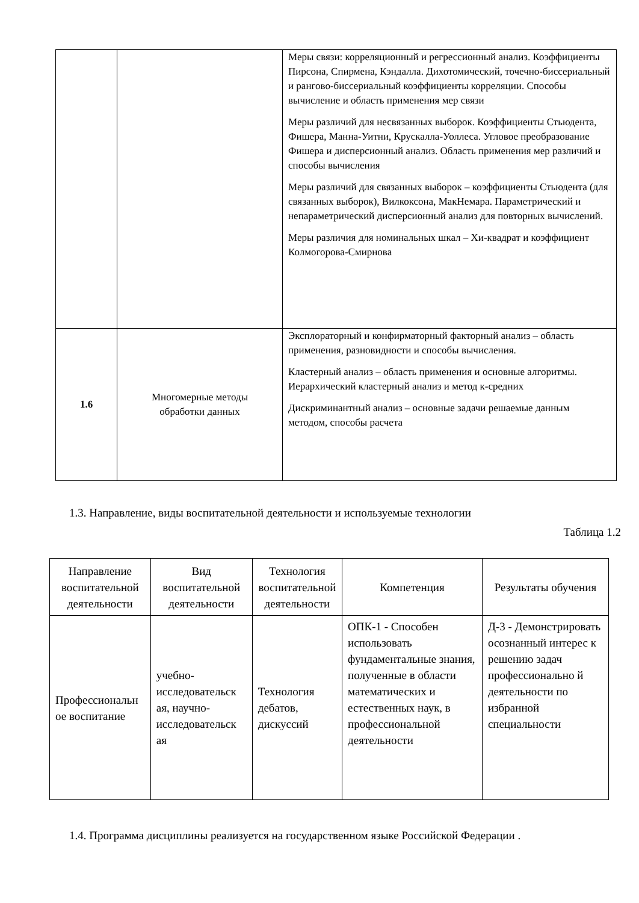| | | Меры связи: корреляционный и регрессионный анализ. Коэффициенты Пирсона, Спирмена, Кэндалла. Дихотомический, точечно-биссериальный и рангово-биссериальный коэффициенты корреляции. Способы вычисление и область применения мер связи Меры различий для несвязанных выборок. Коэффициенты Стьюдента, Фишера, Манна-Уитни, Крускалла-Уоллеса. Угловое преобразование Фишера и дисперсионный анализ. Область применения мер различий и способы вычисления Меры различий для связанных выборок – коэффициенты Стьюдента (для связанных выборок), Вилкоксона, МакНемара. Параметрический и непараметрический дисперсионный анализ для повторных вычислений. Меры различия для номинальных шкал – Хи-квадрат и коэффициент Колмогорова-Смирнова |
| 1.6 | Многомерные методы обработки данных | Эксплораторный и конфирматорный факторный анализ – область применения, разновидности и способы вычисления. Кластерный анализ – область применения и основные алгоритмы. Иерархический кластерный анализ и метод к-средних Дискриминантный анализ – основные задачи решаемые данным методом, способы расчета |
1.3. Направление, виды воспитательной деятельности и используемые технологии
Таблица 1.2
| Направление воспитательной деятельности | Вид воспитательной деятельности | Технология воспитательной деятельности | Компетенция | Результаты обучения |
| --- | --- | --- | --- | --- |
| Профессиональн ое воспитание | учебно-исследовательск ая, научно-исследовательск ая | Технология дебатов, дискуссий | ОПК-1 - Способен использовать фундаментальные знания, полученные в области математических и естественных наук, в профессиональной деятельности | Д-3 - Демонстрировать осознанный интерес к решению задач профессионально й деятельности по избранной специальности |
1.4. Программа дисциплины реализуется на государственном языке Российской Федерации .